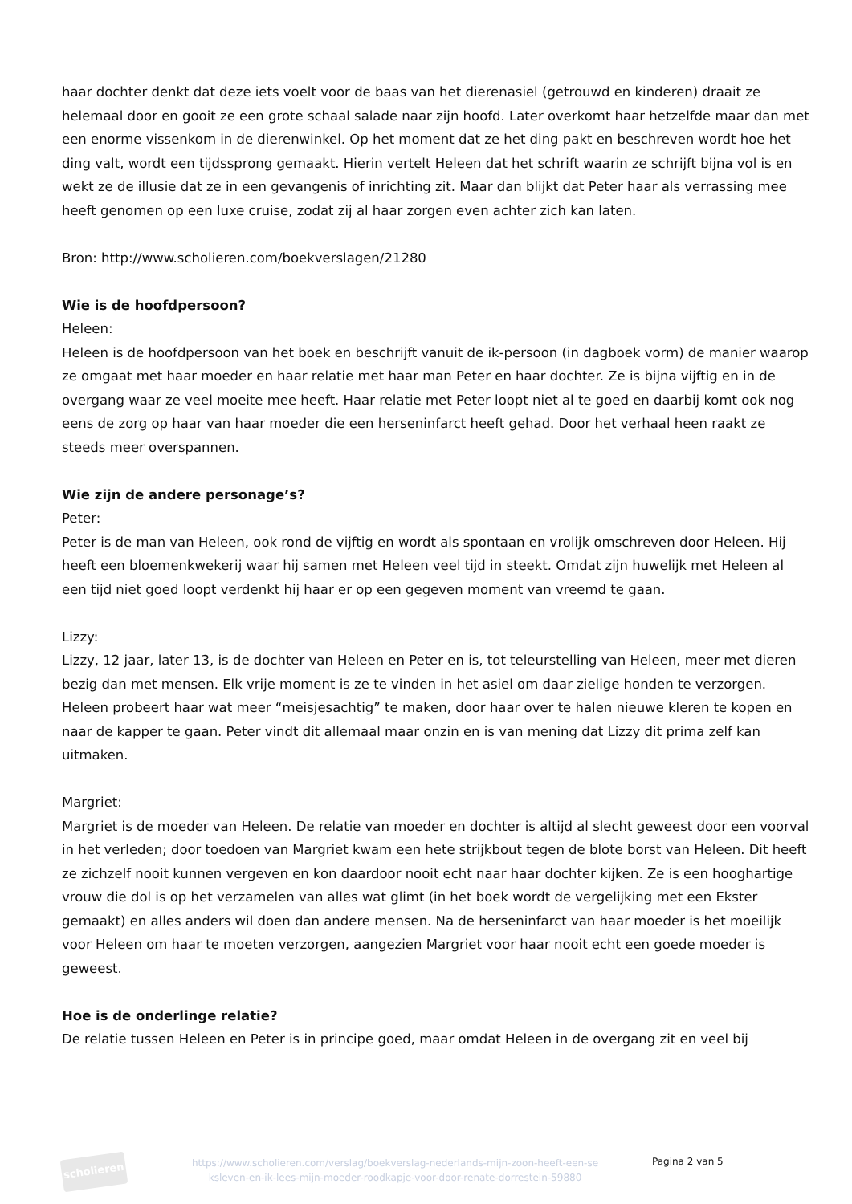haar dochter denkt dat deze iets voelt voor de baas van het dierenasiel (getrouwd en kinderen) draait ze helemaal door en gooit ze een grote schaal salade naar zijn hoofd. Later overkomt haar hetzelfde maar dan met een enorme vissenkom in de dierenwinkel. Op het moment dat ze het ding pakt en beschreven wordt hoe het ding valt, wordt een tijdssprong gemaakt. Hierin vertelt Heleen dat het schrift waarin ze schrijft bijna vol is en wekt ze de illusie dat ze in een gevangenis of inrichting zit. Maar dan blijkt dat Peter haar als verrassing mee heeft genomen op een luxe cruise, zodat zij al haar zorgen even achter zich kan laten.
Bron: http://www.scholieren.com/boekverslagen/21280
Wie is de hoofdpersoon?
Heleen:
Heleen is de hoofdpersoon van het boek en beschrijft vanuit de ik-persoon (in dagboek vorm) de manier waarop ze omgaat met haar moeder en haar relatie met haar man Peter en haar dochter. Ze is bijna vijftig en in de overgang waar ze veel moeite mee heeft. Haar relatie met Peter loopt niet al te goed en daarbij komt ook nog eens de zorg op haar van haar moeder die een herseninfarct heeft gehad. Door het verhaal heen raakt ze steeds meer overspannen.
Wie zijn de andere personage’s?
Peter:
Peter is de man van Heleen, ook rond de vijftig en wordt als spontaan en vrolijk omschreven door Heleen. Hij heeft een bloemenkwekerij waar hij samen met Heleen veel tijd in steekt. Omdat zijn huwelijk met Heleen al een tijd niet goed loopt verdenkt hij haar er op een gegeven moment van vreemd te gaan.
Lizzy:
Lizzy, 12 jaar, later 13, is de dochter van Heleen en Peter en is, tot teleurstelling van Heleen, meer met dieren bezig dan met mensen. Elk vrije moment is ze te vinden in het asiel om daar zielige honden te verzorgen. Heleen probeert haar wat meer “meisjesachtig” te maken, door haar over te halen nieuwe kleren te kopen en naar de kapper te gaan. Peter vindt dit allemaal maar onzin en is van mening dat Lizzy dit prima zelf kan uitmaken.
Margriet:
Margriet is de moeder van Heleen. De relatie van moeder en dochter is altijd al slecht geweest door een voorval in het verleden; door toedoen van Margriet kwam een hete strijkbout tegen de blote borst van Heleen. Dit heeft ze zichzelf nooit kunnen vergeven en kon daardoor nooit echt naar haar dochter kijken. Ze is een hooghartige vrouw die dol is op het verzamelen van alles wat glimt (in het boek wordt de vergelijking met een Ekster gemaakt) en alles anders wil doen dan andere mensen. Na de herseninfarct van haar moeder is het moeilijk voor Heleen om haar te moeten verzorgen, aangezien Margriet voor haar nooit echt een goede moeder is geweest.
Hoe is de onderlinge relatie?
De relatie tussen Heleen en Peter is in principe goed, maar omdat Heleen in de overgang zit en veel bij
scholieren
https://www.scholieren.com/verslag/boekverslag-nederlands-mijn-zoon-heeft-een-se ksleven-en-ik-lees-mijn-moeder-roodkapje-voor-door-renate-dorrestein-59880
Pagina 2 van 5